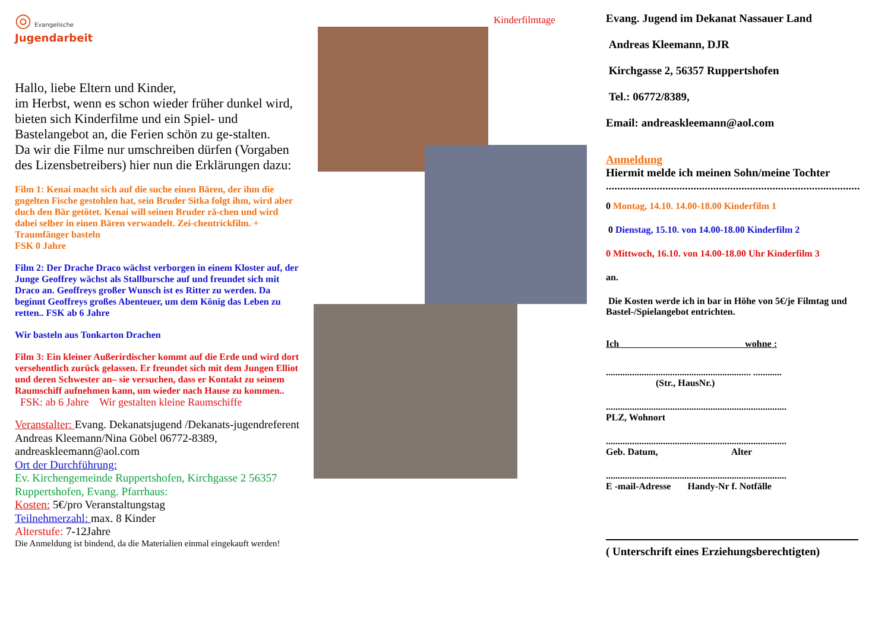◎ Evangelische
Jugendarbeit
Hallo, liebe Eltern und Kinder,
im Herbst, wenn es schon wieder früher dunkel wird, bieten sich Kinderfilme und ein Spiel- und Bastelangebot an, die Ferien schön zu ge-stalten.
Da wir die Filme nur umschreiben dürfen (Vorgaben des Lizensbetreibers) hier nun die Erklärungen dazu:
Film 1: Kenai macht sich auf die suche einen Bären, der ihm die gngelten Fische gestohlen hat, sein Bruder Sitka folgt ihm, wird aber duch den Bär getötet. Kenai will seinen Bruder rä-chen und wird dabei selber in einen Bären verwandelt. Zei-chentrickfilm. + Traumfänger basteln
FSK 0 Jahre
Film 2: Der Drache Draco wächst verborgen in einem Kloster auf, der Junge Geoffrey wächst als Stallbursche auf und freundet sich mit Draco an. Geoffreys großer Wunsch ist es Ritter zu werden. Da beginnt Geoffreys großes Abenteuer, um dem König das Leben zu retten.. FSK ab 6 Jahre
Wir basteln aus Tonkarton Drachen
Film 3: Ein kleiner Außerirdischer kommt auf die Erde und wird dort versehentlich zurück gelassen. Er freundet sich mit dem Jungen Elliot und deren Schwester an– sie versuchen, dass er Kontakt zu seinem Raumschiff aufnehmen kann, um wieder nach Hause zu kommen..
FSK: ab 6 Jahre Wir gestalten kleine Raumschiffe
Veranstalter: Evang. Dekanatsjugend /Dekanats-jugendreferent Andreas Kleemann/Nina Göbel 06772-8389, andreaskleemann@aol.com
Ort der Durchführung:
Ev. Kirchengemeinde Ruppertshofen, Kirchgasse 2 56357 Ruppertshofen, Evang. Pfarrhaus:
Kosten: 5€/pro Veranstaltungstag
Teilnehmerzahl: max. 8 Kinder
Alterstufe: 7-12Jahre
Die Anmeldung ist bindend, da die Materialien einmal eingekauft werden!
Kinderfilmtage
Evang. Jugend im Dekanat Nassauer Land
Andreas Kleemann, DJR
Kirchgasse 2, 56357 Ruppertshofen
Tel.: 06772/8389,
Email: andreaskleemann@aol.com
Anmeldung
Hiermit melde ich meinen Sohn/meine Tochter
..........................................................................................
0 Montag, 14.10. 14.00-18.00 Kinderfilm 1
0 Dienstag, 15.10. von 14.00-18.00 Kinderfilm 2
0 Mittwoch, 16.10. von 14.00-18.00 Uhr Kinderfilm 3
an.
Die Kosten werde ich in bar in Höhe von 5€/je Filmtag und Bastel-/Spielangebot entrichten.
Ich wohne :
............................................................. ............
(Str., HausNr.)
............................................................................
PLZ, Wohnort
............................................................................
Geb. Datum, Alter
............................................................................
E -mail-Adresse Handy-Nr f. Notfälle
( Unterschrift eines Erziehungsberechtigten)